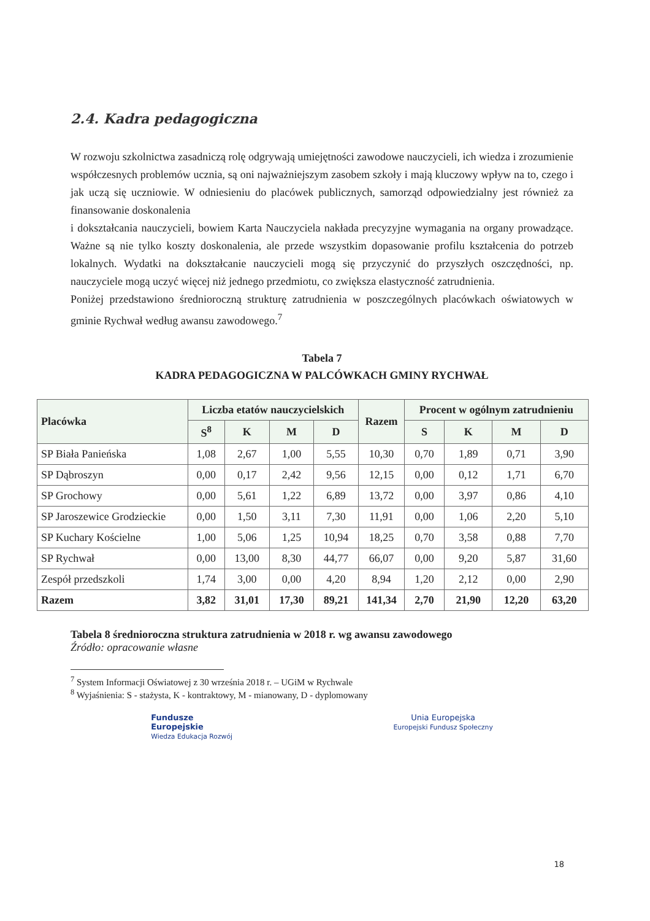2.4. Kadra pedagogiczna
W rozwoju szkolnictwa zasadniczą rolę odgrywają umiejętności zawodowe nauczycieli, ich wiedza i zrozumienie współczesnych problemów ucznia, są oni najważniejszym zasobem szkoły i mają kluczowy wpływ na to, czego i jak uczą się uczniowie. W odniesieniu do placówek publicznych, samorząd odpowiedzialny jest również za finansowanie doskonalenia
i dokształcania nauczycieli, bowiem Karta Nauczyciela nakłada precyzyjne wymagania na organy prowadzące. Ważne są nie tylko koszty doskonalenia, ale przede wszystkim dopasowanie profilu kształcenia do potrzeb lokalnych. Wydatki na dokształcanie nauczycieli mogą się przyczynić do przyszłych oszczędności, np. nauczyciele mogą uczyć więcej niż jednego przedmiotu, co zwiększa elastyczność zatrudnienia.
Poniżej przedstawiono średnioroczną strukturę zatrudnienia w poszczególnych placówkach oświatowych w gminie Rychwał według awansu zawodowego.<sup>7</sup>
Tabela 7
KADRA PEDAGOGICZNA W PALCÓWKACH GMINY RYCHWAŁ
| Placówka | Liczba etatów nauczycielskich | | | | Razem | Procent w ogólnym zatrudnieniu | | | |
| --- | --- | --- | --- | --- | --- | --- | --- | --- | --- |
| | S<sup>8</sup> | K | M | D | | S | K | M | D |
| SP Biała Panieńska | 1,08 | 2,67 | 1,00 | 5,55 | 10,30 | 0,70 | 1,89 | 0,71 | 3,90 |
| SP Dąbroszyn | 0,00 | 0,17 | 2,42 | 9,56 | 12,15 | 0,00 | 0,12 | 1,71 | 6,70 |
| SP Grochowy | 0,00 | 5,61 | 1,22 | 6,89 | 13,72 | 0,00 | 3,97 | 0,86 | 4,10 |
| SP Jaroszewice Grodzieckie | 0,00 | 1,50 | 3,11 | 7,30 | 11,91 | 0,00 | 1,06 | 2,20 | 5,10 |
| SP Kuchary Kościelne | 1,00 | 5,06 | 1,25 | 10,94 | 18,25 | 0,70 | 3,58 | 0,88 | 7,70 |
| SP Rychwał | 0,00 | 13,00 | 8,30 | 44,77 | 66,07 | 0,00 | 9,20 | 5,87 | 31,60 |
| Zespół przedszkoli | 1,74 | 3,00 | 0,00 | 4,20 | 8,94 | 1,20 | 2,12 | 0,00 | 2,90 |
| Razem | 3,82 | 31,01 | 17,30 | 89,21 | 141,34 | 2,70 | 21,90 | 12,20 | 63,20 |
Tabela 8 średnioroczna struktura zatrudnienia w 2018 r. wg awansu zawodowego
Źródło: opracowanie własne
<sup>7</sup> System Informacji Oświatowej z 30 września 2018 r. – UGiM w Rychwale
<sup>8</sup> Wyjaśnienia: S - stażysta, K - kontraktowy, M - mianowany, D - dyplomowany
Fundusze
Europejskie
Wiedza Edukacja Rozwój
Unia Europejska
Europejski Fundusz Społeczny
18